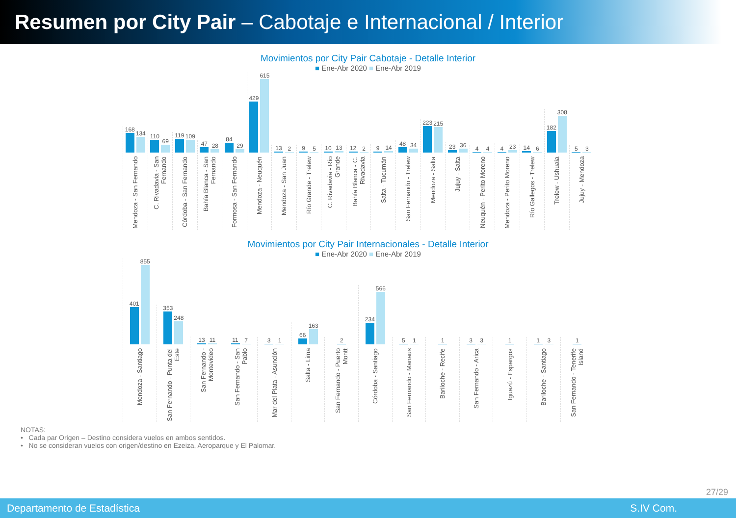Resumen por City Pair – Cabotaje e Internacional / Interior
Movimientos por City Pair Cabotaje - Detalle Interior
■ Ene-Abr 2020 ■ Ene-Abr 2019
168
134
Mendoza - San Fernando
110
69
C. Rivadavia - San Fernando
119
109
Córdoba - San Fernando
47
28
Bahía Blanca - San Fernando
84
29
Formosa - San Fernando
429
615
Mendoza - Neuquén
13
2
Mendoza - San Juan
9
5
Río Grande - Trelew
10
13
C. Rivadavia - Río Grande
12
2
Bahía Blanca - C. Rivadavia
9
14
Salta - Tucumán
48
34
San Fernando - Trelew
223
215
Mendoza - Salta
23
36
Jujuy - Salta
4
4
Neuquén - Perito Moreno
4
23
Mendoza - Perito Moreno
14
6
Río Gallegos - Trelew
182
308
Trelew - Ushuaia
5
3
Jujuy - Mendoza
Movimientos por City Pair Internacionales - Detalle Interior
■ Ene-Abr 2020 ■ Ene-Abr 2019
401
855
Mendoza - Santiago
353
248
San Fernando - Punta del Este
13
11
San Fernando - Montevideo
11
7
San Fernando - San Pablo
3
1
Mar del Plata - Asunción
66
163
Salta - Lima
2
San Fernando - Puerto Montt
234
566
Córdoba - Santiago
5
1
San Fernando - Manaus
1
Bariloche - Recife
3
3
San Fernando - Arica
1
Iguazú - Espargos
1
3
Bariloche - Santiago
1
San Fernando - Tenerife Island
NOTAS:
• Cada par Origen – Destino considera vuelos en ambos sentidos.
• No se consideran vuelos con origen/destino en Ezeiza, Aeroparque y El Palomar.
27/29
Departamento de Estadística S.IV Com.